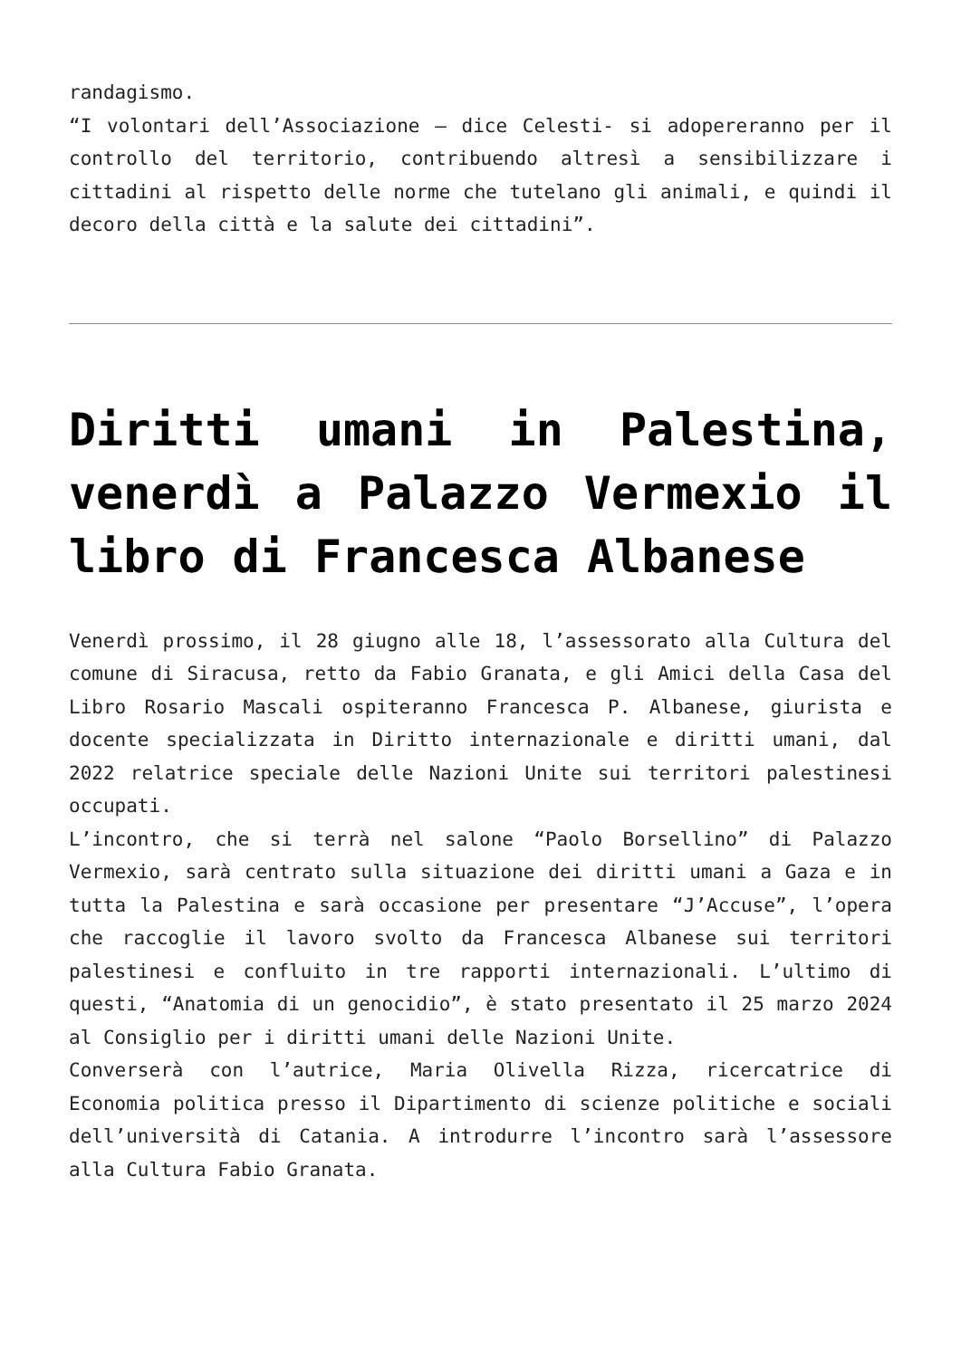randagismo.
“I volontari dell’Associazione – dice Celesti- si adopereranno per il controllo del territorio, contribuendo altresì a sensibilizzare i cittadini al rispetto delle norme che tutelano gli animali, e quindi il decoro della città e la salute dei cittadini”.
Diritti umani in Palestina, venerdì a Palazzo Vermexio il libro di Francesca Albanese
Venerdì prossimo, il 28 giugno alle 18, l’assessorato alla Cultura del comune di Siracusa, retto da Fabio Granata, e gli Amici della Casa del Libro Rosario Mascali ospiteranno Francesca P. Albanese, giurista e docente specializzata in Diritto internazionale e diritti umani, dal 2022 relatrice speciale delle Nazioni Unite sui territori palestinesi occupati.
L’incontro, che si terrà nel salone “Paolo Borsellino” di Palazzo Vermexio, sarà centrato sulla situazione dei diritti umani a Gaza e in tutta la Palestina e sarà occasione per presentare “J’Accuse”, l’opera che raccoglie il lavoro svolto da Francesca Albanese sui territori palestinesi e confluito in tre rapporti internazionali. L’ultimo di questi, “Anatomia di un genocidio”, è stato presentato il 25 marzo 2024 al Consiglio per i diritti umani delle Nazioni Unite.
Converserà con l’autrice, Maria Olivella Rizza, ricercatrice di Economia politica presso il Dipartimento di scienze politiche e sociali dell’università di Catania. A introdurre l’incontro sarà l’assessore alla Cultura Fabio Granata.